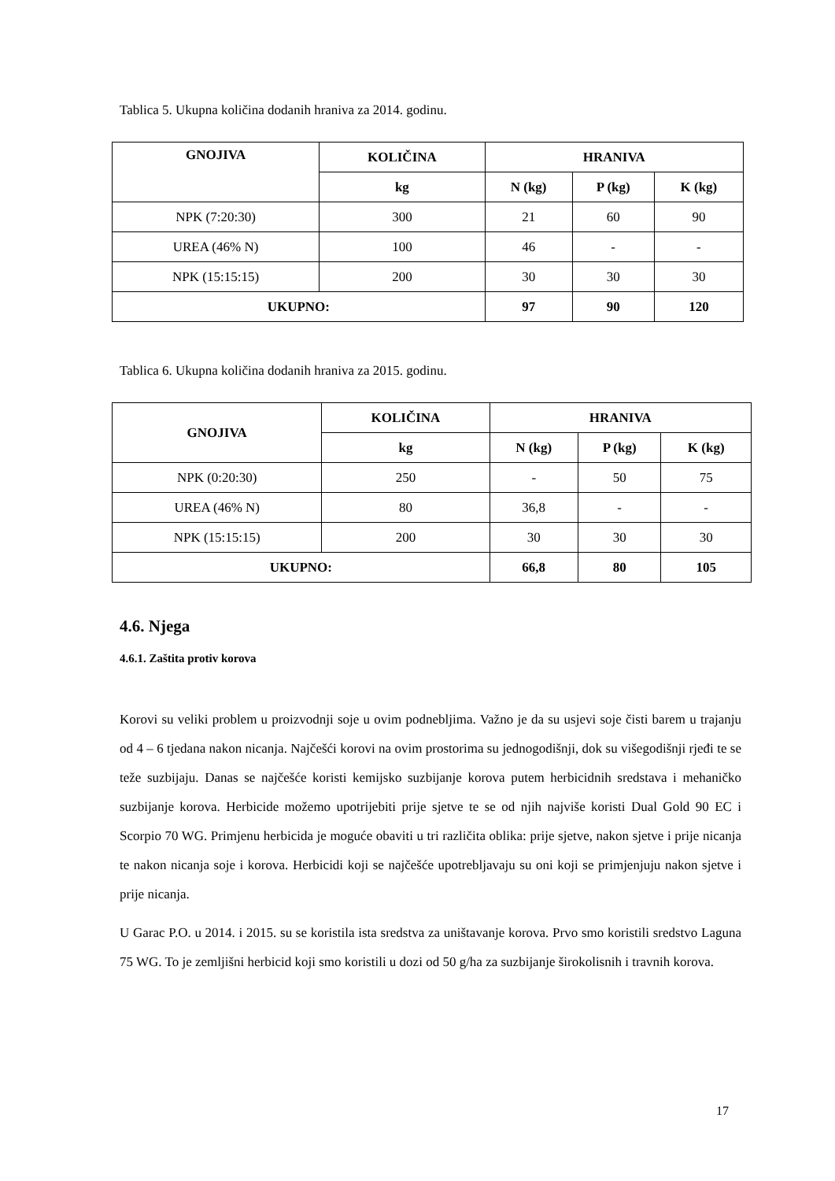Tablica 5. Ukupna količina dodanih hraniva za 2014. godinu.
| GNOJIVA | KOLIČINA | HRANIVA | | |
| --- | --- | --- | --- | --- |
| | kg | N (kg) | P (kg) | K (kg) |
| NPK (7:20:30) | 300 | 21 | 60 | 90 |
| UREA (46% N) | 100 | 46 | - | - |
| NPK (15:15:15) | 200 | 30 | 30 | 30 |
| UKUPNO: | | 97 | 90 | 120 |
Tablica 6. Ukupna količina dodanih hraniva za 2015. godinu.
| GNOJIVA | KOLIČINA | HRANIVA | | |
| --- | --- | --- | --- | --- |
| | kg | N (kg) | P (kg) | K (kg) |
| NPK (0:20:30) | 250 | - | 50 | 75 |
| UREA (46% N) | 80 | 36,8 | - | - |
| NPK (15:15:15) | 200 | 30 | 30 | 30 |
| UKUPNO: | | 66,8 | 80 | 105 |
4.6. Njega
4.6.1. Zaštita protiv korova
Korovi su veliki problem u proizvodnji soje u ovim podnebljima. Važno je da su usjevi soje čisti barem u trajanju od 4 – 6 tjedana nakon nicanja. Najčešći korovi na ovim prostorima su jednogodišnji, dok su višegodišnji rjeđi te se teže suzbijaju. Danas se najčešće koristi kemijsko suzbijanje korova putem herbicidnih sredstava i mehaničko suzbijanje korova. Herbicide možemo upotrijebiti prije sjetve te se od njih najviše koristi Dual Gold 90 EC i Scorpio 70 WG. Primjenu herbicida je moguće obaviti u tri različita oblika: prije sjetve, nakon sjetve i prije nicanja te nakon nicanja soje i korova. Herbicidi koji se najčešće upotrebljavaju su oni koji se primjenjuju nakon sjetve i prije nicanja.
U Garac P.O. u 2014. i 2015. su se koristila ista sredstva za uništavanje korova. Prvo smo koristili sredstvo Laguna 75 WG. To je zemljišni herbicid koji smo koristili u dozi od 50 g/ha za suzbijanje širokolisnih i travnih korova.
17